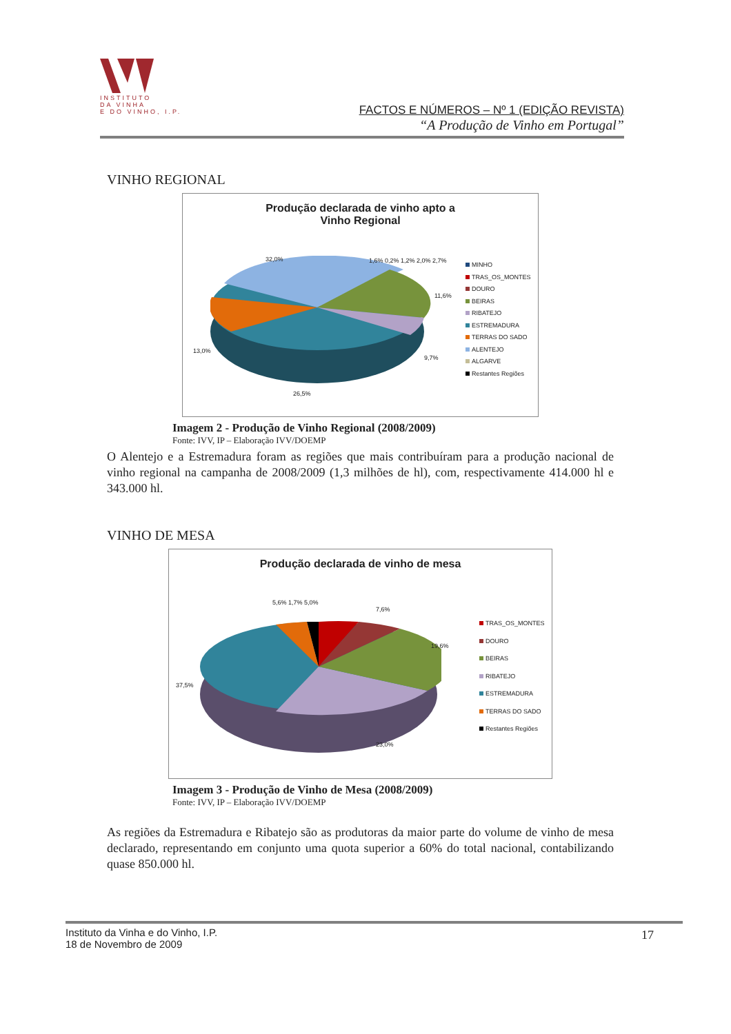INSTITUTO
DA VINHA
E DO VINHO, I.P.
FACTOS E NÚMEROS – Nº 1 (EDIÇÃO REVISTA)
“A Produção de Vinho em Portugal”
VINHO REGIONAL
Produção declarada de vinho apto a
Vinho Regional
32,0% 1,6% 0,2% 1,2% 2,0% 2,7%
11,6%
13,0%
9,7%
26,5%
MINHO
TRAS_OS_MONTES
DOURO
BEIRAS
RIBATEJO
ESTREMADURA
TERRAS DO SADO
ALENTEJO
ALGARVE
Restantes Regiões
Imagem 2 - Produção de Vinho Regional (2008/2009)
Fonte: IVV, IP – Elaboração IVV/DOEMP
O Alentejo e a Estremadura foram as regiões que mais contribuíram para a produção nacional de vinho regional na campanha de 2008/2009 (1,3 milhões de hl), com, respectivamente 414.000 hl e 343.000 hl.
VINHO DE MESA
Produção declarada de vinho de mesa
5,6% 1,7% 5,0%
7,6%
19,6%
37,5%
23,0%
TRAS_OS_MONTES
DOURO
BEIRAS
RIBATEJO
ESTREMADURA
TERRAS DO SADO
Restantes Regiões
Imagem 3 - Produção de Vinho de Mesa (2008/2009)
Fonte: IVV, IP – Elaboração IVV/DOEMP
As regiões da Estremadura e Ribatejo são as produtoras da maior parte do volume de vinho de mesa declarado, representando em conjunto uma quota superior a 60% do total nacional, contabilizando quase 850.000 hl.
Instituto da Vinha e do Vinho, I.P.
18 de Novembro de 2009
17